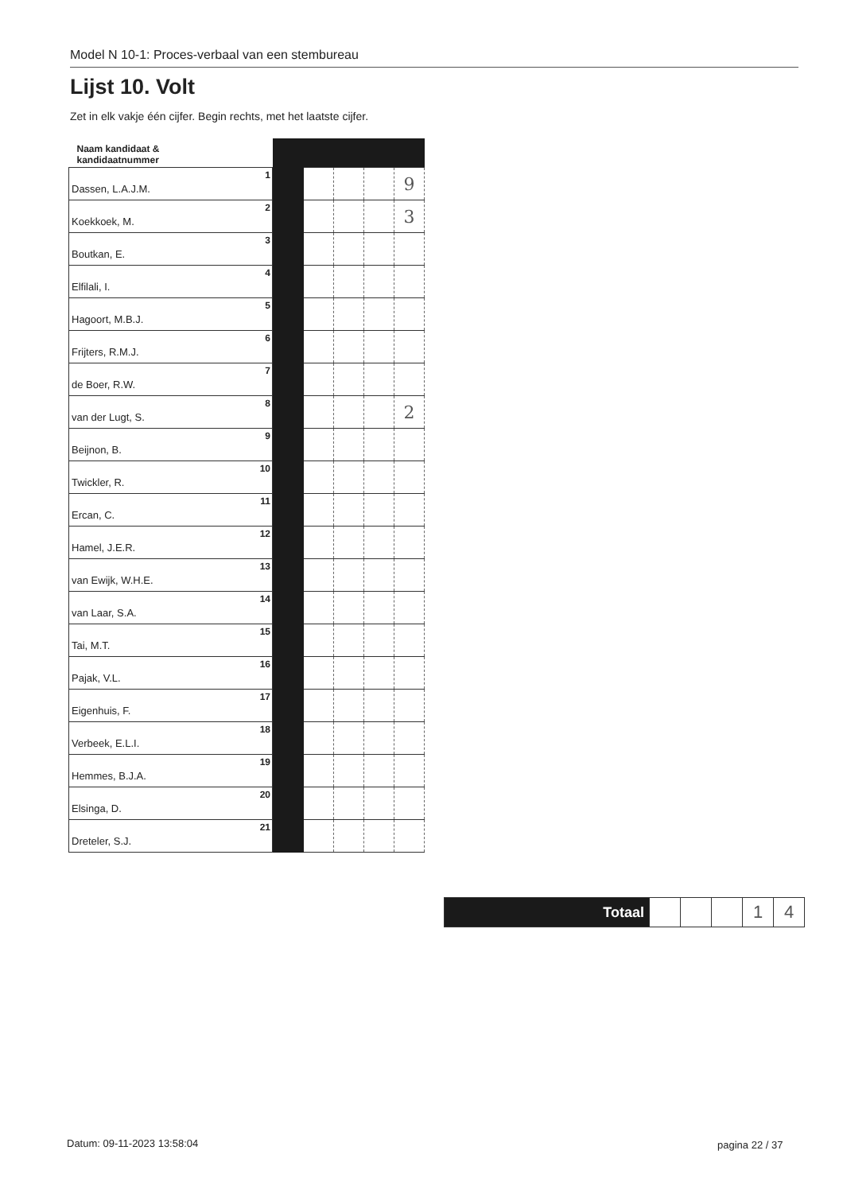Model N 10-1: Proces-verbaal van een stembureau
Lijst 10. Volt
Zet in elk vakje één cijfer. Begin rechts, met het laatste cijfer.
| Naam kandidaat & kandidaatnummer | | | | | |
| --- | --- | --- | --- | --- | --- |
| Dassen, L.A.J.M. 1 | | | | | 9 |
| Koekkoek, M. 2 | | | | | 3 |
| Boutkan, E. 3 | | | | | |
| Elfilali, I. 4 | | | | | |
| Hagoort, M.B.J. 5 | | | | | |
| Frijters, R.M.J. 6 | | | | | |
| de Boer, R.W. 7 | | | | | |
| van der Lugt, S. 8 | | | | | 2 |
| Beijnon, B. 9 | | | | | |
| Twickler, R. 10 | | | | | |
| Ercan, C. 11 | | | | | |
| Hamel, J.E.R. 12 | | | | | |
| van Ewijk, W.H.E. 13 | | | | | |
| van Laar, S.A. 14 | | | | | |
| Tai, M.T. 15 | | | | | |
| Pajak, V.L. 16 | | | | | |
| Eigenhuis, F. 17 | | | | | |
| Verbeek, E.L.I. 18 | | | | | |
| Hemmes, B.J.A. 19 | | | | | |
| Elsinga, D. 20 | | | | | |
| Dreteler, S.J. 21 | | | | | |
| Totaal | | | | 1 | 4 |
Datum: 09-11-2023 13:58:04 pagina 22 / 37